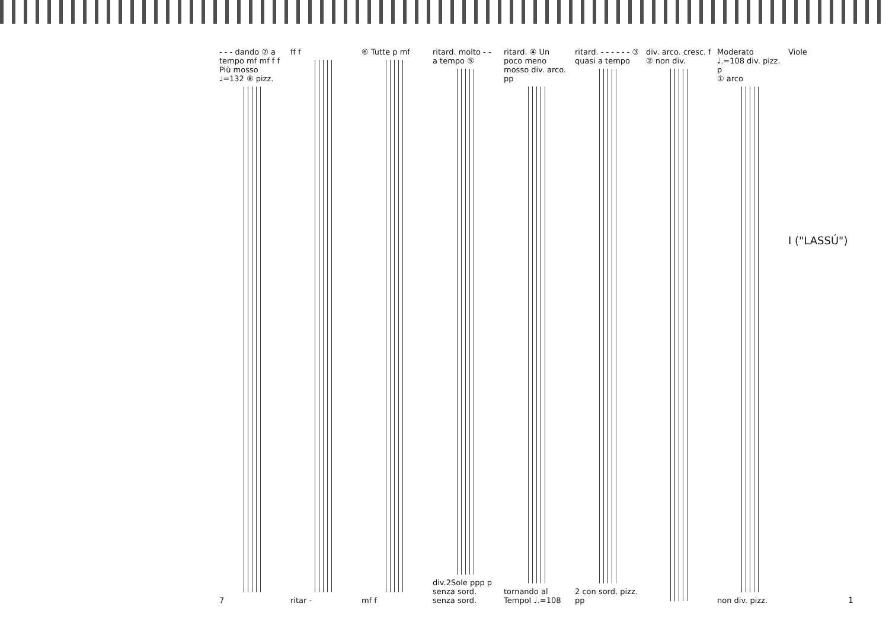Viole
I ("LASSÚ")
1
Moderato ♩.=108 div. pizz. p
① arco
non div. pizz.
div. arco. cresc. f
② non div.
ritard. - - - - - - ③ quasi a tempo
2 con sord. pizz. pp
ritard. ④ Un poco meno mosso div. arco. pp
tornando al TempoI ♩.=108
ritard. molto - - a tempo ⑤
div.2Sole ppp p senza sord. senza sord.
⑥ Tutte p mf
mf f
ff f
ritar -
- - - dando ⑦ a tempo mf mf f f
Più mosso ♩=132 ⑧ pizz.
7